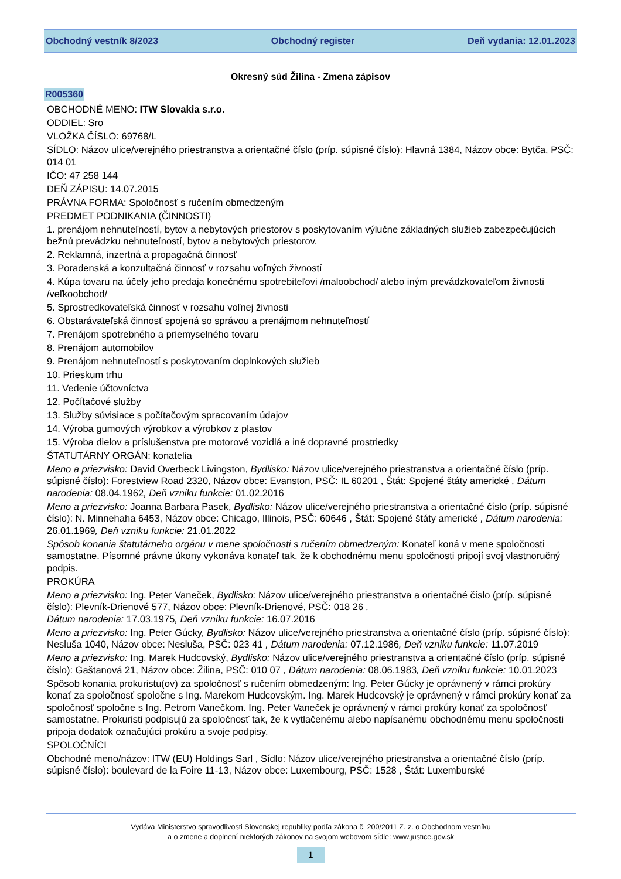Obchodný vestník 8/2023 Obchodný register Deň vydania: 12.01.2023
Okresný súd Žilina - Zmena zápisov
R005360
OBCHODNÉ MENO: ITW Slovakia s.r.o.
ODDIEL: Sro
VLOŽKA ČÍSLO: 69768/L
SÍDLO: Názov ulice/verejného priestranstva a orientačné číslo (príp. súpisné číslo): Hlavná 1384, Názov obce: Bytča, PSČ: 014 01
IČO: 47 258 144
DEŇ ZÁPISU: 14.07.2015
PRÁVNA FORMA: Spoločnosť s ručením obmedzeným
PREDMET PODNIKANIA (ČINNOSTI)
1. prenájom nehnuteľností, bytov a nebytových priestorov s poskytovaním výlučne základných služieb zabezpečujúcich bežnú prevádzku nehnuteľností, bytov a nebytových priestorov.
2. Reklamná, inzertná a propagačná činnosť
3. Poradenská a konzultačná činnosť v rozsahu voľných živností
4. Kúpa tovaru na účely jeho predaja konečnému spotrebiteľovi /maloobchod/ alebo iným prevádzkovateľom živnosti /veľkoobchod/
5. Sprostredkovateľská činnosť v rozsahu voľnej živnosti
6. Obstarávateľská činnosť spojená so správou a prenájmom nehnuteľností
7. Prenájom spotrebného a priemyselného tovaru
8. Prenájom automobilov
9. Prenájom nehnuteľností s poskytovaním doplnkových služieb
10. Prieskum trhu
11. Vedenie účtovníctva
12. Počítačové služby
13. Služby súvisiace s počítačovým spracovaním údajov
14. Výroba gumových výrobkov a výrobkov z plastov
15. Výroba dielov a príslušenstva pre motorové vozidlá a iné dopravné prostriedky
ŠTATUTÁRNY ORGÁN: konatelia
Meno a priezvisko: David Overbeck Livingston, Bydlisko: Názov ulice/verejného priestranstva a orientačné číslo (príp. súpisné číslo): Forestview Road 2320, Názov obce: Evanston, PSČ: IL 60201 , Štát: Spojené štáty americké , Dátum narodenia: 08.04.1962, Deň vzniku funkcie: 01.02.2016
Meno a priezvisko: Joanna Barbara Pasek, Bydlisko: Názov ulice/verejného priestranstva a orientačné číslo (príp. súpisné číslo): N. Minnehaha 6453, Názov obce: Chicago, Illinois, PSČ: 60646 , Štát: Spojené štáty americké , Dátum narodenia: 26.01.1969, Deň vzniku funkcie: 21.01.2022
Spôsob konania štatutárneho orgánu v mene spoločnosti s ručením obmedzeným: Konateľ koná v mene spoločnosti samostatne. Písomné právne úkony vykonáva konateľ tak, že k obchodnému menu spoločnosti pripojí svoj vlastnoručný podpis.
PROKÚRA
Meno a priezvisko: Ing. Peter Vaneček, Bydlisko: Názov ulice/verejného priestranstva a orientačné číslo (príp. súpisné číslo): Plevník-Drienové 577, Názov obce: Plevník-Drienové, PSČ: 018 26 ,
Dátum narodenia: 17.03.1975, Deň vzniku funkcie: 16.07.2016
Meno a priezvisko: Ing. Peter Gúcky, Bydlisko: Názov ulice/verejného priestranstva a orientačné číslo (príp. súpisné číslo): Nesluša 1040, Názov obce: Nesluša, PSČ: 023 41 , Dátum narodenia: 07.12.1986, Deň vzniku funkcie: 11.07.2019
Meno a priezvisko: Ing. Marek Hudcovský, Bydlisko: Názov ulice/verejného priestranstva a orientačné číslo (príp. súpisné číslo): Gaštanová 21, Názov obce: Žilina, PSČ: 010 07 , Dátum narodenia: 08.06.1983, Deň vzniku funkcie: 10.01.2023
Spôsob konania prokuristu(ov) za spoločnosť s ručením obmedzeným: Ing. Peter Gúcky je oprávnený v rámci prokúry konať za spoločnosť spoločne s Ing. Marekom Hudcovským. Ing. Marek Hudcovský je oprávnený v rámci prokúry konať za spoločnosť spoločne s Ing. Petrom Vanečkom. Ing. Peter Vaneček je oprávnený v rámci prokúry konať za spoločnosť samostatne. Prokuristi podpisujú za spoločnosť tak, že k vytlačenému alebo napísanému obchodnému menu spoločnosti pripoja dodatok označujúci prokúru a svoje podpisy.
SPOLOČNÍCI
Obchodné meno/názov: ITW (EU) Holdings Sarl , Sídlo: Názov ulice/verejného priestranstva a orientačné číslo (príp. súpisné číslo): boulevard de la Foire 11-13, Názov obce: Luxembourg, PSČ: 1528 , Štát: Luxemburské
Vydáva Ministerstvo spravodlivosti Slovenskej republiky podľa zákona č. 200/2011 Z. z. o Obchodnom vestníku
a o zmene a doplnení niektorých zákonov na svojom webovom sídle: www.justice.gov.sk
1